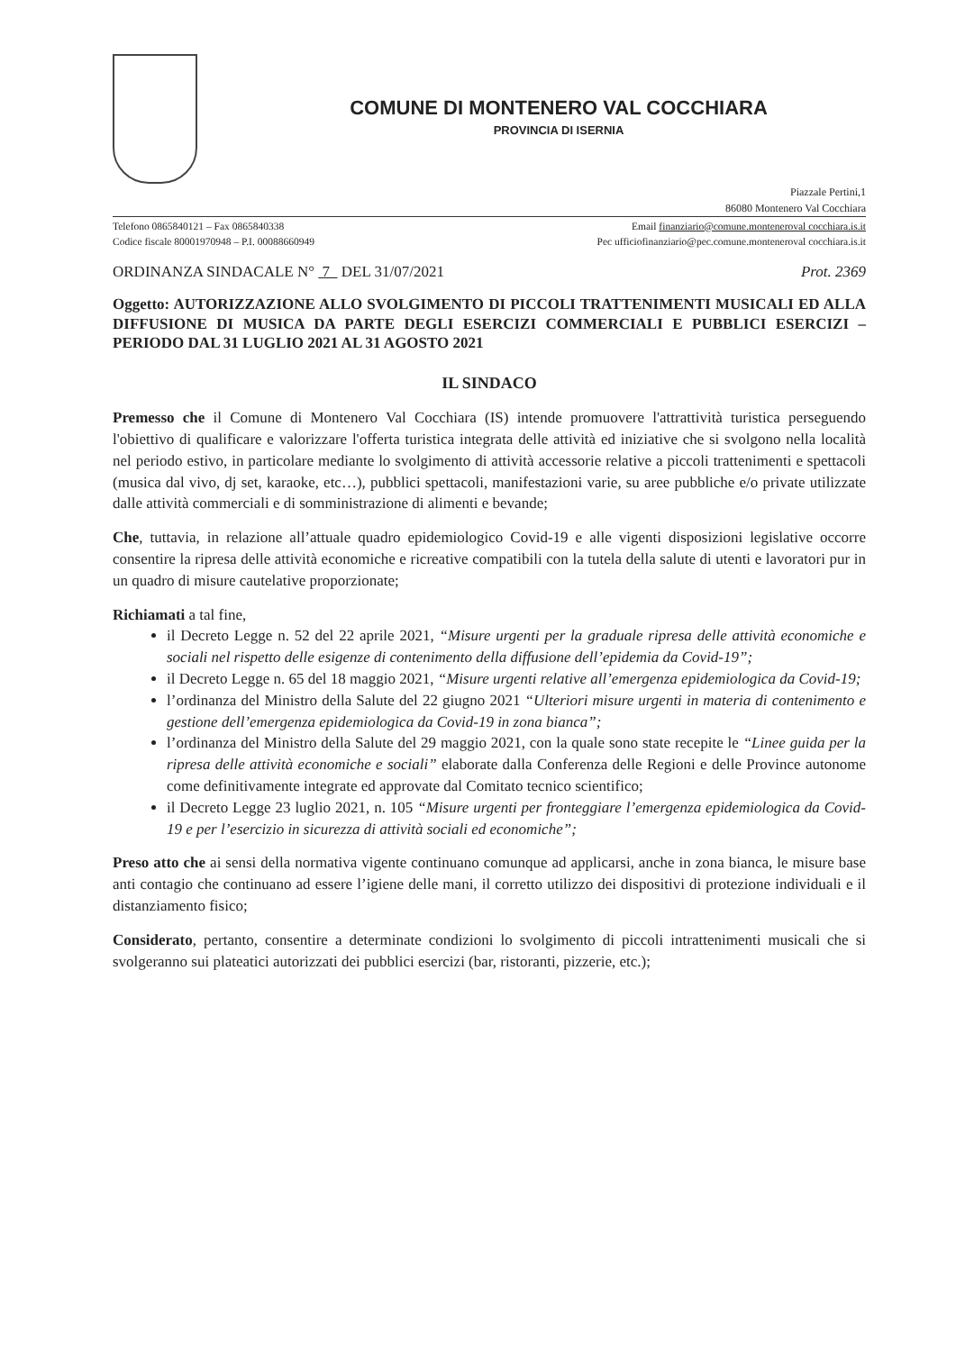COMUNE DI MONTENERO VAL COCCHIARA
PROVINCIA DI ISERNIA
Piazzale Pertini,1
86080 Montenero Val Cocchiara
Telefono 0865840121 – Fax 0865840338
Codice fiscale 80001970948 – P.I. 00088660949
Email finanziario@comune.monteneroval cocchiara.is.it
Pec ufficiofinanziario@pec.comune.monteneroval cocchiara.is.it
ORDINANZA SINDACALE N° 7 DEL 31/07/2021 Prot. 2369
Oggetto: AUTORIZZAZIONE ALLO SVOLGIMENTO DI PICCOLI TRATTENIMENTI MUSICALI ED ALLA DIFFUSIONE DI MUSICA DA PARTE DEGLI ESERCIZI COMMERCIALI E PUBBLICI ESERCIZI – PERIODO DAL 31 LUGLIO 2021 AL 31 AGOSTO 2021
IL SINDACO
Premesso che il Comune di Montenero Val Cocchiara (IS) intende promuovere l'attrattività turistica perseguendo l'obiettivo di qualificare e valorizzare l'offerta turistica integrata delle attività ed iniziative che si svolgono nella località nel periodo estivo, in particolare mediante lo svolgimento di attività accessorie relative a piccoli trattenimenti e spettacoli (musica dal vivo, dj set, karaoke, etc…), pubblici spettacoli, manifestazioni varie, su aree pubbliche e/o private utilizzate dalle attività commerciali e di somministrazione di alimenti e bevande;
Che, tuttavia, in relazione all’attuale quadro epidemiologico Covid-19 e alle vigenti disposizioni legislative occorre consentire la ripresa delle attività economiche e ricreative compatibili con la tutela della salute di utenti e lavoratori pur in un quadro di misure cautelative proporzionate;
Richiamati a tal fine,
il Decreto Legge n. 52 del 22 aprile 2021, “Misure urgenti per la graduale ripresa delle attività economiche e sociali nel rispetto delle esigenze di contenimento della diffusione dell’epidemia da Covid-19”;
il Decreto Legge n. 65 del 18 maggio 2021, “Misure urgenti relative all’emergenza epidemiologica da Covid-19;
l’ordinanza del Ministro della Salute del 22 giugno 2021 “Ulteriori misure urgenti in materia di contenimento e gestione dell’emergenza epidemiologica da Covid-19 in zona bianca”;
l’ordinanza del Ministro della Salute del 29 maggio 2021, con la quale sono state recepite le “Linee guida per la ripresa delle attività economiche e sociali” elaborate dalla Conferenza delle Regioni e delle Province autonome come definitivamente integrate ed approvate dal Comitato tecnico scientifico;
il Decreto Legge 23 luglio 2021, n. 105 “Misure urgenti per fronteggiare l’emergenza epidemiologica da Covid-19 e per l’esercizio in sicurezza di attività sociali ed economiche”;
Preso atto che ai sensi della normativa vigente continuano comunque ad applicarsi, anche in zona bianca, le misure base anti contagio che continuano ad essere l’igiene delle mani, il corretto utilizzo dei dispositivi di protezione individuali e il distanziamento fisico;
Considerato, pertanto, consentire a determinate condizioni lo svolgimento di piccoli intrattenimenti musicali che si svolgeranno sui plateatici autorizzati dei pubblici esercizi (bar, ristoranti, pizzerie, etc.);